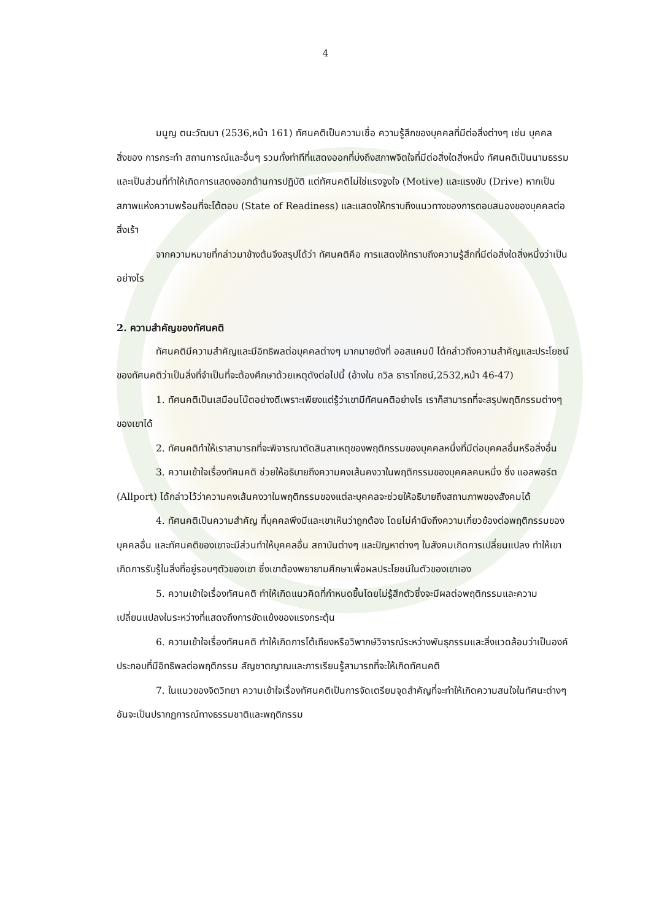4
มนูญ ตนะวัฒนา (2536,หน้า 161) ทัศนคติเป็นความเชื่อ ความรู้สึกของบุคคลที่มีต่อสิ่งต่างๆ เช่น บุคคล สิ่งของ การกระทำ สถานการณ์และอื่นๆ รวมทั้งท่าทีที่แสดงออกที่บ่งถึงสภาพจิตใจที่มีต่อสิ่งใดสิ่งหนึ่ง ทัศนคติเป็นนามธรรม และเป็นส่วนที่ทำให้เกิดการแสดงออกด้านการปฏิบัติ แต่ทัศนคติไม่ใช่แรงจูงใจ (Motive) และแรงขับ (Drive) หากเป็นสภาพแห่งความพร้อมที่จะโต้ตอบ (State of Readiness) และแสดงให้ทราบถึงแนวทางของการตอบสนองของบุคคลต่อสิ่งเร้า
จากความหมายที่กล่าวมาข้างต้นจึงสรุปได้ว่า ทัศนคติคือ การแสดงให้ทราบถึงความรู้สึกที่มีต่อสิ่งใดสิ่งหนึ่งว่าเป็นอย่างไร
2. ความสำคัญของทัศนคติ
ทัศนคติมีความสำคัญและมีอิทธิพลต่อบุคคลต่างๆ มากมายดังที่ ออสแคมป์ ได้กล่าวถึงความสำคัญและประโยชน์ของทัศนคติว่าเป็นสิ่งที่จำเป็นที่จะต้องศึกษาด้วยเหตุดังต่อไปนี้ (อ้างใน ถวิล ธาราโภชน์,2532,หน้า 46-47)
1. ทัศนคติเป็นเสมือนโน๊ตอย่างดีเพราะเพียงแต่รู้ว่าเขามีทัศนคติอย่างไร เราก็สามารถที่จะสรุปพฤติกรรมต่างๆ ของเขาได้
2. ทัศนคติทำให้เราสามารถที่จะพิจารณาตัดสินสาเหตุของพฤติกรรมของบุคคลหนึ่งที่มีต่อบุคคลอื่นหรือสิ่งอื่น
3. ความเข้าใจเรื่องทัศนคติ ช่วยให้อธิบายถึงความคงเส้นคงวาในพฤติกรรมของบุคคลคนหนึ่ง ซึ่ง แอลพอร์ต (Allport) ได้กล่าวไว้ว่าความคงเส้นคงวาในพฤติกรรมของแต่ละบุคคลจะช่วยให้อธิบายถึงสถานภาพของสังคมได้
4. ทัศนคติเป็นความสำคัญ ที่บุคคลพึงมีและเขาเห็นว่าถูกต้อง โดยไม่คำนึงถึงความเกี่ยวข้องต่อพฤติกรรมของบุคคลอื่น และทัศนคติของเขาจะมีส่วนทำให้บุคคลอื่น สถาบันต่างๆ และปัญหาต่างๆ ในสังคมเกิดการเปลี่ยนแปลง ทำให้เขาเกิดการรับรู้ในสิ่งที่อยู่รอบๆตัวของเขา ซึ่งเขาต้องพยายามศึกษาเพื่อผลประโยชน์ในตัวของเขาเอง
5. ความเข้าใจเรื่องทัศนคติ ทำให้เกิดแนวคิดที่กำหนดขึ้นโดยไม่รู้สึกตัวซึ่งจะมีผลต่อพฤติกรรมและความเปลี่ยนแปลงในระหว่างที่แสดงถึงการขัดแย้งของแรงกระตุ้น
6. ความเข้าใจเรื่องทัศนคติ ทำให้เกิดการโต้เถียงหรือวิพากษ์วิจารณ์ระหว่างพันธุกรรมและสิ่งแวดล้อมว่าเป็นองค์ประกอบที่มีอิทธิพลต่อพฤติกรรม สัญชาตญาณและการเรียนรู้สามารถที่จะให้เกิดทัศนคติ
7. ในแนวของจิตวิทยา ความเข้าใจเรื่องทัศนคติเป็นการจัดเตรียมจุดสำคัญที่จะทำให้เกิดความสนใจในทัศนะต่างๆ อันจะเป็นปรากฏการณ์ทางธรรมชาติและพฤติกรรม